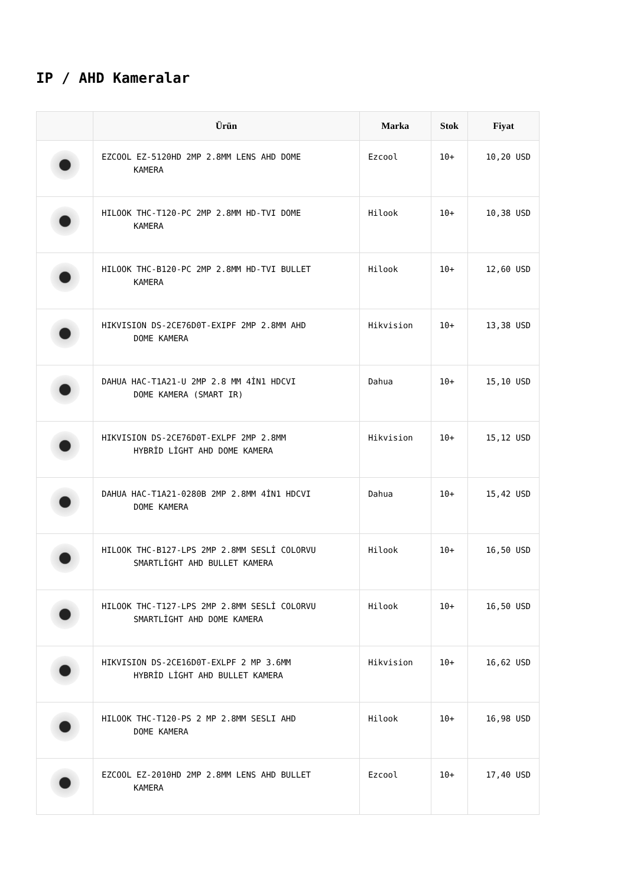IP / AHD Kameralar
| | Ürün | Marka | Stok | Fiyat |
| --- | --- | --- | --- | --- |
| | EZCOOL EZ-5120HD 2MP 2.8MM LENS AHD DOME KAMERA | Ezcool | 10+ | 10,20 USD |
| | HILOOK THC-T120-PC 2MP 2.8MM HD-TVI DOME KAMERA | Hilook | 10+ | 10,38 USD |
| | HILOOK THC-B120-PC 2MP 2.8MM HD-TVI BULLET KAMERA | Hilook | 10+ | 12,60 USD |
| | HIKVISION DS-2CE76D0T-EXIPF 2MP 2.8MM AHD DOME KAMERA | Hikvision | 10+ | 13,38 USD |
| | DAHUA HAC-T1A21-U 2MP 2.8 MM 4İN1 HDCVI DOME KAMERA (SMART IR) | Dahua | 10+ | 15,10 USD |
| | HIKVISION DS-2CE76D0T-EXLPF 2MP 2.8MM HYBRİD LİGHT AHD DOME KAMERA | Hikvision | 10+ | 15,12 USD |
| | DAHUA HAC-T1A21-0280B 2MP 2.8MM 4İN1 HDCVI DOME KAMERA | Dahua | 10+ | 15,42 USD |
| | HILOOK THC-B127-LPS 2MP 2.8MM SESLİ COLORVU SMARTLİGHT AHD BULLET KAMERA | Hilook | 10+ | 16,50 USD |
| | HILOOK THC-T127-LPS 2MP 2.8MM SESLİ COLORVU SMARTLİGHT AHD DOME KAMERA | Hilook | 10+ | 16,50 USD |
| | HIKVISION DS-2CE16D0T-EXLPF 2 MP 3.6MM HYBRİD LİGHT AHD BULLET KAMERA | Hikvision | 10+ | 16,62 USD |
| | HILOOK THC-T120-PS 2 MP 2.8MM SESLI AHD DOME KAMERA | Hilook | 10+ | 16,98 USD |
| | EZCOOL EZ-2010HD 2MP 2.8MM LENS AHD BULLET KAMERA | Ezcool | 10+ | 17,40 USD |